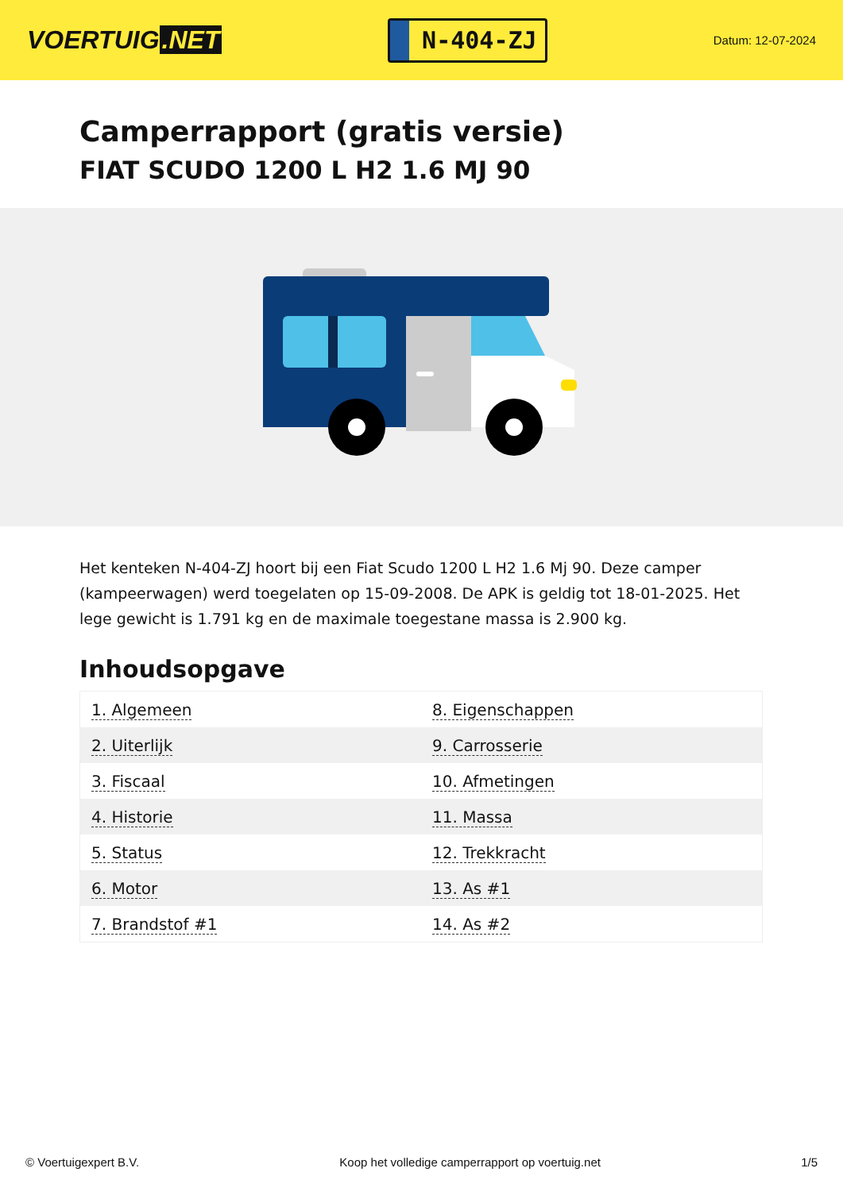VOERTUIG.NET
N-404-ZJ
Datum: 12-07-2024
Camperrapport (gratis versie)
FIAT SCUDO 1200 L H2 1.6 MJ 90
Het kenteken N-404-ZJ hoort bij een Fiat Scudo 1200 L H2 1.6 Mj 90. Deze camper (kampeerwagen) werd toegelaten op 15-09-2008. De APK is geldig tot 18-01-2025. Het lege gewicht is 1.791 kg en de maximale toegestane massa is 2.900 kg.
Inhoudsopgave
| 1. Algemeen | 8. Eigenschappen |
| 2. Uiterlijk | 9. Carrosserie |
| 3. Fiscaal | 10. Afmetingen |
| 4. Historie | 11. Massa |
| 5. Status | 12. Trekkracht |
| 6. Motor | 13. As #1 |
| 7. Brandstof #1 | 14. As #2 |
© Voertuigexpert B.V. Koop het volledige camperrapport op voertuig.net 1/5